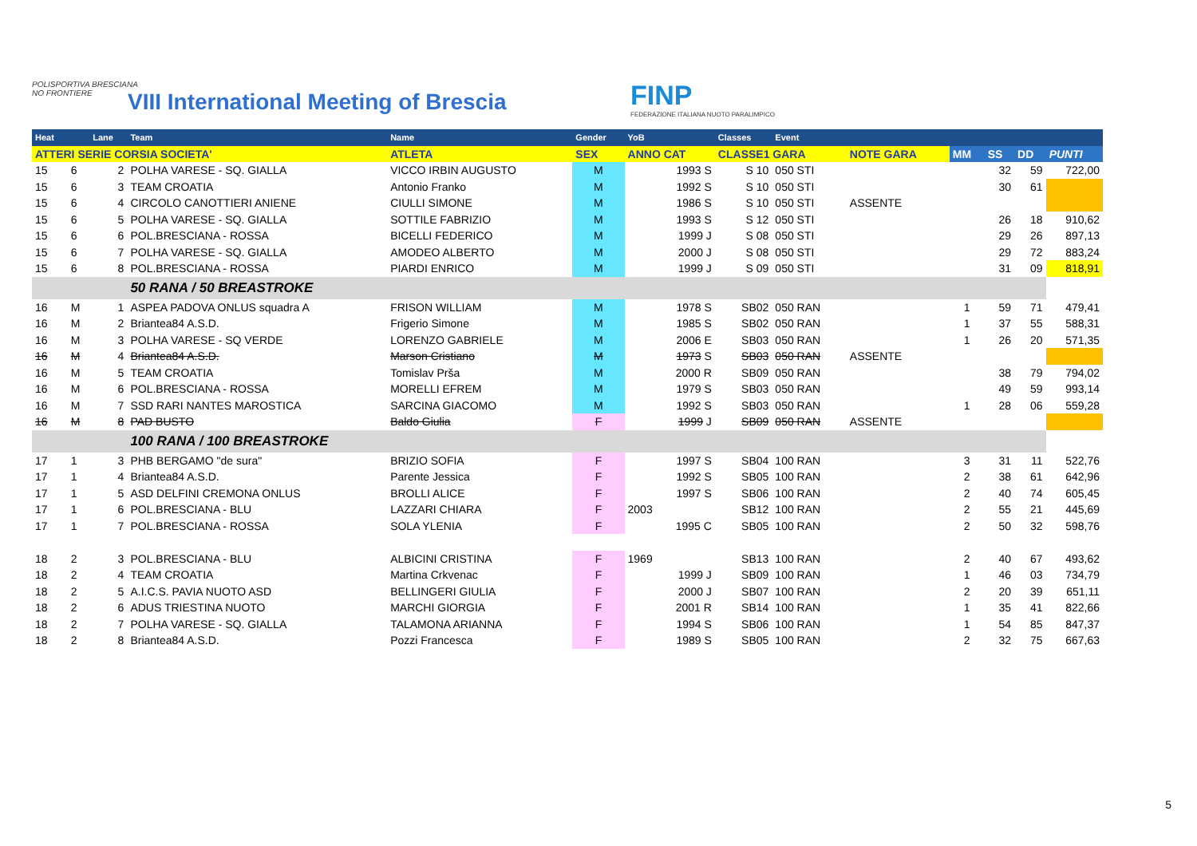POLISPORTIVA BRESCIANA
NO FRONTIERE
VIII International Meeting of Brescia
FINP
FEDERAZIONE ITALIANA NUOTO PARALIMPICO
| Heat | | Lane | Team | Name | Gender | YoB | Classes | Event | | | | | |
| --- | --- | --- | --- | --- | --- | --- | --- | --- | --- | --- | --- | --- | --- |
| ATTERI SERIE CORSIA SOCIETA' | | | | ATLETA | SEX | ANNO CAT | CLASSE1 GARA | | NOTE GARA | MM | SS | DD | PUNTI |
| 15 | 6 | 2 | POLHA VARESE - SQ. GIALLA | VICCO IRBIN AUGUSTO | M | 1993 S | S 10 | 050 STI | | | 32 | 59 | 722,00 |
| 15 | 6 | 3 | TEAM CROATIA | Antonio Franko | M | 1992 S | S 10 | 050 STI | | | 30 | 61 | |
| 15 | 6 | 4 | CIRCOLO CANOTTIERI ANIENE | CIULLI SIMONE | M | 1986 S | S 10 | 050 STI | ASSENTE | | | | |
| 15 | 6 | 5 | POLHA VARESE - SQ. GIALLA | SOTTILE FABRIZIO | M | 1993 S | S 12 | 050 STI | | | 26 | 18 | 910,62 |
| 15 | 6 | 6 | POL.BRESCIANA - ROSSA | BICELLI FEDERICO | M | 1999 J | S 08 | 050 STI | | | 29 | 26 | 897,13 |
| 15 | 6 | 7 | POLHA VARESE - SQ. GIALLA | AMODEO ALBERTO | M | 2000 J | S 08 | 050 STI | | | 29 | 72 | 883,24 |
| 15 | 6 | 8 | POL.BRESCIANA - ROSSA | PIARDI ENRICO | M | 1999 J | S 09 | 050 STI | | | 31 | 09 | 818,91 |
| | | | 50 RANA / 50 BREASTROKE | | | | | | | | | | |
| 16 | M | 1 | ASPEA PADOVA ONLUS squadra A | FRISON WILLIAM | M | 1978 S | SB02 | 050 RAN | | 1 | 59 | 71 | 479,41 |
| 16 | M | 2 | Briantea84 A.S.D. | Frigerio Simone | M | 1985 S | SB02 | 050 RAN | | 1 | 37 | 55 | 588,31 |
| 16 | M | 3 | POLHA VARESE - SQ VERDE | LORENZO GABRIELE | M | 2006 E | SB03 | 050 RAN | | 1 | 26 | 20 | 571,35 |
| 16 | M | 4 | Briantea84 A.S.D. | Marson Cristiano | M | 1973 S | SB03 | 050 RAN | ASSENTE | | | | |
| 16 | M | 5 | TEAM CROATIA | Tomislav Prša | M | 2000 R | SB09 | 050 RAN | | | 38 | 79 | 794,02 |
| 16 | M | 6 | POL.BRESCIANA - ROSSA | MORELLI EFREM | M | 1979 S | SB03 | 050 RAN | | | 49 | 59 | 993,14 |
| 16 | M | 7 | SSD RARI NANTES MAROSTICA | SARCINA GIACOMO | M | 1992 S | SB03 | 050 RAN | | 1 | 28 | 06 | 559,28 |
| 16 | M | 8 | PAD BUSTO | Baldo Giulia | F | 1999 J | SB09 | 050 RAN | ASSENTE | | | | |
| | | | 100 RANA / 100 BREASTROKE | | | | | | | | | | |
| 17 | 1 | 3 | PHB BERGAMO "de sura" | BRIZIO SOFIA | F | 1997 S | SB04 | 100 RAN | | 3 | 31 | 11 | 522,76 |
| 17 | 1 | 4 | Briantea84 A.S.D. | Parente Jessica | F | 1992 S | SB05 | 100 RAN | | 2 | 38 | 61 | 642,96 |
| 17 | 1 | 5 | ASD DELFINI CREMONA ONLUS | BROLLI ALICE | F | 1997 S | SB06 | 100 RAN | | 2 | 40 | 74 | 605,45 |
| 17 | 1 | 6 | POL.BRESCIANA - BLU | LAZZARI CHIARA | F | 2003 | SB12 | 100 RAN | | 2 | 55 | 21 | 445,69 |
| 17 | 1 | 7 | POL.BRESCIANA - ROSSA | SOLA YLENIA | F | 1995 C | SB05 | 100 RAN | | 2 | 50 | 32 | 598,76 |
| 18 | 2 | 3 | POL.BRESCIANA - BLU | ALBICINI CRISTINA | F | 1969 | SB13 | 100 RAN | | 2 | 40 | 67 | 493,62 |
| 18 | 2 | 4 | TEAM CROATIA | Martina Crkvenac | F | 1999 J | SB09 | 100 RAN | | 1 | 46 | 03 | 734,79 |
| 18 | 2 | 5 | A.I.C.S. PAVIA NUOTO ASD | BELLINGERI GIULIA | F | 2000 J | SB07 | 100 RAN | | 2 | 20 | 39 | 651,11 |
| 18 | 2 | 6 | ADUS TRIESTINA NUOTO | MARCHI GIORGIA | F | 2001 R | SB14 | 100 RAN | | 1 | 35 | 41 | 822,66 |
| 18 | 2 | 7 | POLHA VARESE - SQ. GIALLA | TALAMONA ARIANNA | F | 1994 S | SB06 | 100 RAN | | 1 | 54 | 85 | 847,37 |
| 18 | 2 | 8 | Briantea84 A.S.D. | Pozzi Francesca | F | 1989 S | SB05 | 100 RAN | | 2 | 32 | 75 | 667,63 |
5